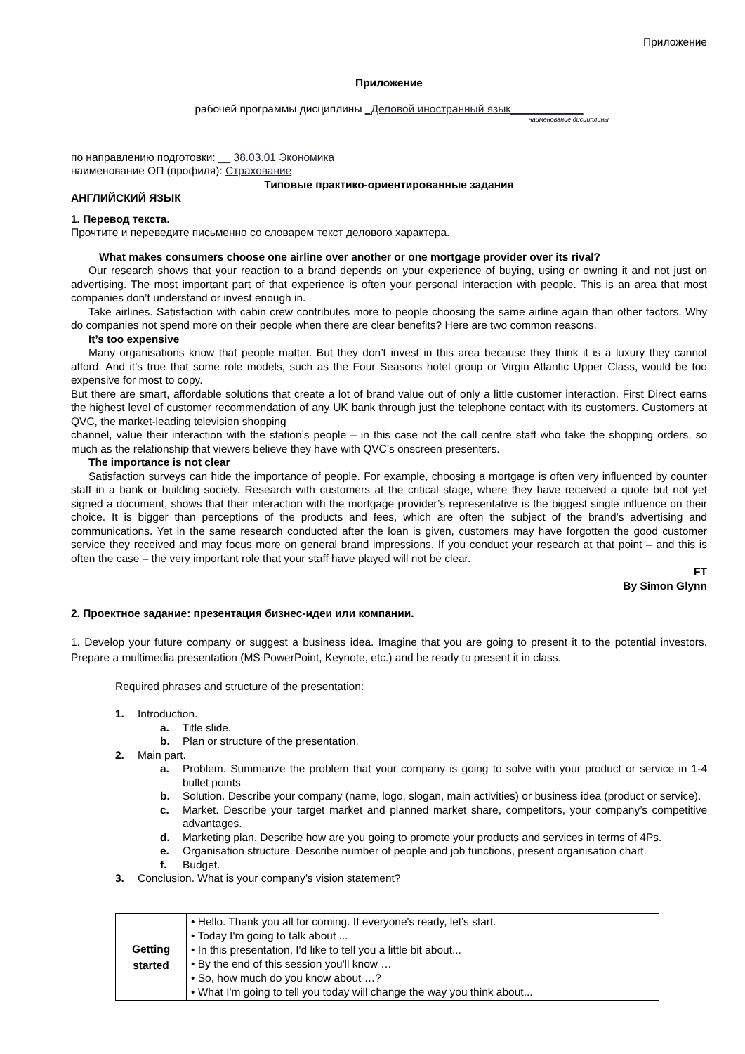Приложение
Приложение
рабочей программы дисциплины _Деловой иностранный язык____________
наименование дисциплины
по направлению подготовки: __ 38.03.01 Экономика
наименование ОП (профиля): Страхование
Типовые практико-ориентированные задания
АНГЛИЙСКИЙ ЯЗЫК
1. Перевод текста.
Прочтите и переведите письменно со словарем текст делового характера.
What makes consumers choose one airline over another or one mortgage provider over its rival?
Our research shows that your reaction to a brand depends on your experience of buying, using or owning it and not just on advertising. The most important part of that experience is often your personal interaction with people. This is an area that most companies don’t understand or invest enough in.
Take airlines. Satisfaction with cabin crew contributes more to people choosing the same airline again than other factors. Why do companies not spend more on their people when there are clear benefits? Here are two common reasons.
It’s too expensive
Many organisations know that people matter. But they don’t invest in this area because they think it is a luxury they cannot afford. And it’s true that some role models, such as the Four Seasons hotel group or Virgin Atlantic Upper Class, would be too expensive for most to copy.
But there are smart, affordable solutions that create a lot of brand value out of only a little customer interaction. First Direct earns the highest level of customer recommendation of any UK bank through just the telephone contact with its customers. Customers at QVC, the market-leading television shopping
channel, value their interaction with the station’s people – in this case not the call centre staff who take the shopping orders, so much as the relationship that viewers believe they have with QVC’s onscreen presenters.
The importance is not clear
Satisfaction surveys can hide the importance of people. For example, choosing a mortgage is often very influenced by counter staff in a bank or building society. Research with customers at the critical stage, where they have received a quote but not yet signed a document, shows that their interaction with the mortgage provider’s representative is the biggest single influence on their choice. It is bigger than perceptions of the products and fees, which are often the subject of the brand’s advertising and communications. Yet in the same research conducted after the loan is given, customers may have forgotten the good customer service they received and may focus more on general brand impressions. If you conduct your research at that point – and this is often the case – the very important role that your staff have played will not be clear.
FT
By Simon Glynn
2. Проектное задание: презентация бизнес-идеи или компании.
1. Develop your future company or suggest a business idea. Imagine that you are going to present it to the potential investors. Prepare a multimedia presentation (MS PowerPoint, Keynote, etc.) and be ready to present it in class.
Required phrases and structure of the presentation:
1. Introduction.
a. Title slide.
b. Plan or structure of the presentation.
2. Main part.
a. Problem. Summarize the problem that your company is going to solve with your product or service in 1-4 bullet points
b. Solution. Describe your company (name, logo, slogan, main activities) or business idea (product or service).
c. Market. Describe your target market and planned market share, competitors, your company’s competitive advantages.
d. Marketing plan. Describe how are you going to promote your products and services in terms of 4Ps.
e. Organisation structure. Describe number of people and job functions, present organisation chart.
f. Budget.
3. Conclusion. What is your company’s vision statement?
| Getting started | • Hello. Thank you all for coming. If everyone's ready, let's start. • Today I'm going to talk about ... • In this presentation, I'd like to tell you a little bit about... • By the end of this session you'll know … • So, how much do you know about …? • What I'm going to tell you today will change the way you think about... |